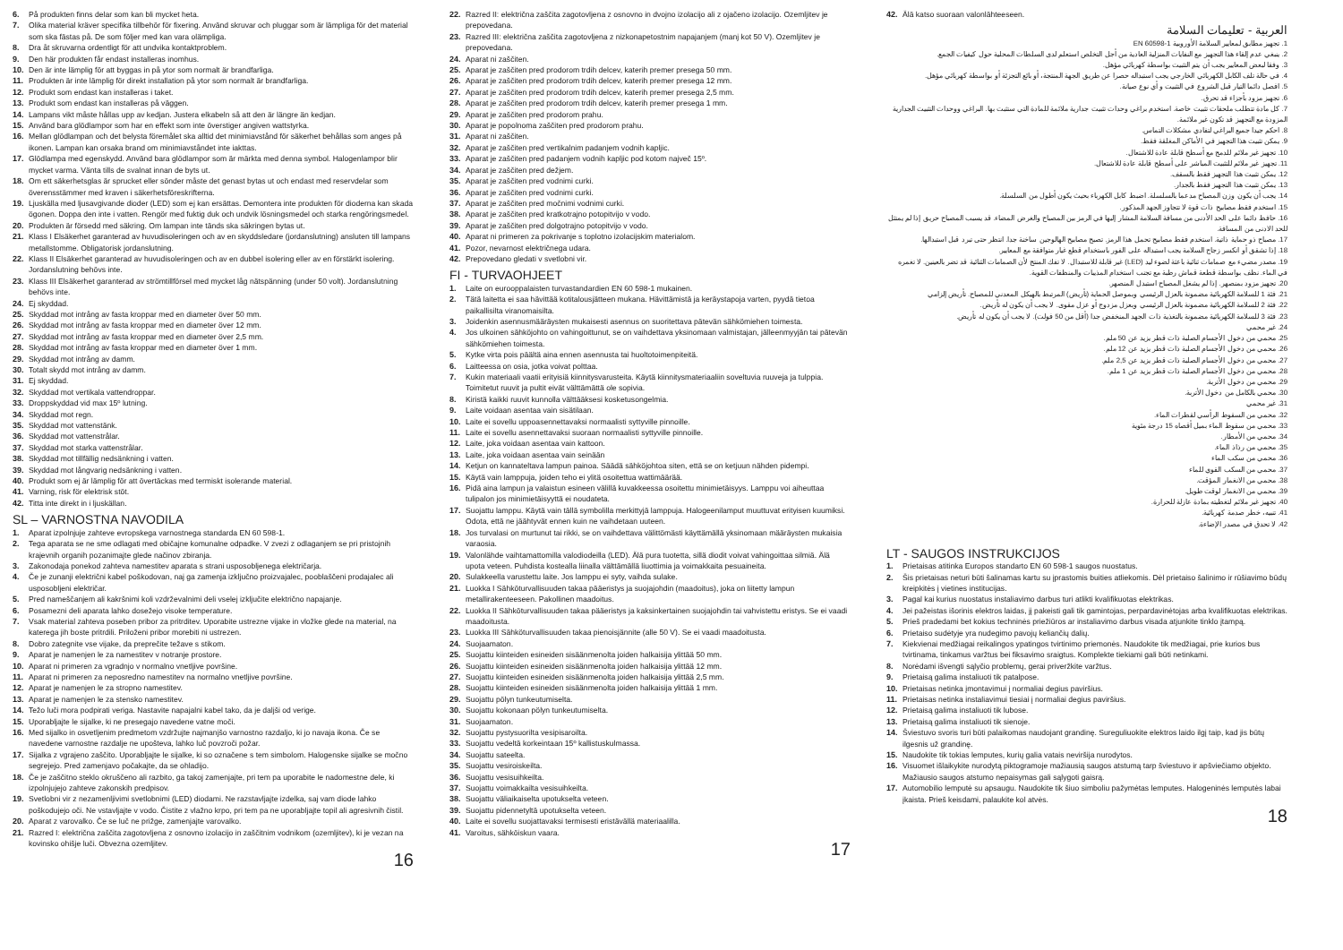6. På produkten finns delar som kan bli mycket heta.
7. Olika material kräver specifika tillbehör för fixering. Använd skruvar och pluggar som är lämpliga för det material som ska fästas på. De som följer med kan vara olämpliga.
8. Dra åt skruvarna ordentligt för att undvika kontaktproblem.
9. Den här produkten får endast installeras inomhus.
10. Den är inte lämplig för att byggas in på ytor som normalt är brandfarliga.
11. Produkten är inte lämplig för direkt installation på ytor som normalt är brandfarliga.
12. Produkt som endast kan installeras i taket.
13. Produkt som endast kan installeras på väggen.
14. Lampans vikt måste hållas upp av kedjan. Justera elkabeln så att den är längre än kedjan.
15. Använd bara glödlampor som har en effekt som inte överstiger angiven wattstyrka.
16. Mellan glödlampan och det belysta föremålet ska alltid det minimiavstånd för säkerhet behållas som anges på ikonen. Lampan kan orsaka brand om minimiavståndet inte iakttas.
17. Glödlampa med egenskydd. Använd bara glödlampor som är märkta med denna symbol. Halogenlampor blir mycket varma. Vänta tills de svalnat innan de byts ut.
18. Om ett säkerhetsglas är sprucket eller sönder måste det genast bytas ut och endast med reservdelar som överensstämmer med kraven i säkerhetsföreskrifterna.
19. Ljuskälla med ljusavgivande dioder (LED) som ej kan ersättas. Demontera inte produkten för dioderna kan skada ögonen. Doppa den inte i vatten. Rengör med fuktig duk och undvik lösningsmedel och starka rengöringsmedel.
20. Produkten är försedd med säkring. Om lampan inte tänds ska säkringen bytas ut.
21. Klass I Elsäkerhet garanterad av huvudisoleringen och av en skyddsledare (jordanslutning) ansluten till lampans metallstomme. Obligatorisk jordanslutning.
22. Klass II Elsäkerhet garanterad av huvudisoleringen och av en dubbel isolering eller av en förstärkt isolering. Jordanslutning behövs inte.
23. Klass III Elsäkerhet garanterad av strömtillförsel med mycket låg nätspänning (under 50 volt). Jordanslutning behövs inte.
24. Ej skyddad.
25. Skyddad mot intrång av fasta kroppar med en diameter över 50 mm.
26. Skyddad mot intrång av fasta kroppar med en diameter över 12 mm.
27. Skyddad mot intrång av fasta kroppar med en diameter över 2,5 mm.
28. Skyddad mot intrång av fasta kroppar med en diameter över 1 mm.
29. Skyddad mot intrång av damm.
30. Totalt skydd mot intrång av damm.
31. Ej skyddad.
32. Skyddad mot vertikala vattendroppar.
33. Droppskyddad vid max 15º lutning.
34. Skyddad mot regn.
35. Skyddad mot vattenstänk.
36. Skyddad mot vattenstrålar.
37. Skyddad mot starka vattenstrålar.
38. Skyddad mot tillfällig nedsänkning i vatten.
39. Skyddad mot långvarig nedsänkning i vatten.
40. Produkt som ej är lämplig för att övertäckas med termiskt isolerande material.
41. Varning, risk för elektrisk stöt.
42. Titta inte direkt in i ljuskällan.
SL – VARNOSTNA NAVODILA
1. Aparat izpolnjuje zahteve evropskega varnostnega standarda EN 60 598-1.
2. Tega aparata se ne sme odlagati med običajne komunalne odpadke. V zvezi z odlaganjem se pri pristojnih krajevnih organih pozanimajte glede načinov zbiranja.
3. Zakonodaja ponekod zahteva namestitev aparata s strani usposobljenega električarja.
4. Če je zunanji električni kabel poškodovan, naj ga zamenja izključno proizvajalec, pooblaščeni prodajalec ali usposobljeni električar.
5. Pred nameščanjem ali kakršnimi koli vzdrževalnimi deli vselej izključite električno napajanje.
6. Posamezni deli aparata lahko dosežejo visoke temperature.
7. Vsak material zahteva poseben pribor za pritrditev. Uporabite ustrezne vijake in vložke glede na material, na katerega jih boste pritrdili. Priloženi pribor morebiti ni ustrezen.
8. Dobro zategnite vse vijake, da preprečite težave s stikom.
9. Aparat je namenjen le za namestitev v notranje prostore.
10. Aparat ni primeren za vgradnjo v normalno vnetljive površine.
11. Aparat ni primeren za neposredno namestitev na normalno vnetljive površine.
12. Aparat je namenjen le za stropno namestitev.
13. Aparat je namenjen le za stensko namestitev.
14. Težo luči mora podpirati veriga. Nastavite napajalni kabel tako, da je daljši od verige.
15. Uporabljajte le sijalke, ki ne presegajo navedene vatne moči.
16. Med sijalko in osvetljenim predmetom vzdržujte najmanjšo varnostno razdaljo, ki jo navaja ikona. Če se navedene varnostne razdalje ne upošteva, lahko luč povzroči požar.
17. Sijalka z vgrajeno zaščito. Uporabljajte le sijalke, ki so označene s tem simbolom. Halogenske sijalke se močno segrejejo. Pred zamenjavo počakajte, da se ohladijo.
18. Če je zaščitno steklo okruščeno ali razbito, ga takoj zamenjajte, pri tem pa uporabite le nadomestne dele, ki izpolnjujejo zahteve zakonskih predpisov.
19. Svetlobni vir z nezamenljivimi svetlobnimi (LED) diodami. Ne razstavljajte izdelka, saj vam diode lahko poškodujejo oči. Ne vstavljajte v vodo. Čistite z vlažno krpo, pri tem pa ne uporabljajte topil ali agresivnih čistil.
20. Aparat z varovalko. Če se luč ne prižge, zamenjajte varovalko.
21. Razred I: električna zaščita zagotovljena z osnovno izolacijo in zaščitnim vodnikom (ozemljitev), ki je vezan na kovinsko ohišje luči. Obvezna ozemljitev.
16
22. Razred II: električna zaščita zagotovljena z osnovno in dvojno izolacijo ali z ojačeno izolacijo. Ozemljitev je prepovedana.
23. Razred III: električna zaščita zagotovljena z nizkonapetostnim napajanjem (manj kot 50 V). Ozemljitev je prepovedana.
24. Aparat ni zaščiten.
25. Aparat je zaščiten pred prodorom trdih delcev, katerih premer presega 50 mm.
26. Aparat je zaščiten pred prodorom trdih delcev, katerih premer presega 12 mm.
27. Aparat je zaščiten pred prodorom trdih delcev, katerih premer presega 2,5 mm.
28. Aparat je zaščiten pred prodorom trdih delcev, katerih premer presega 1 mm.
29. Aparat je zaščiten pred prodorom prahu.
30. Aparat je popolnoma zaščiten pred prodorom prahu.
31. Aparat ni zaščiten.
32. Aparat je zaščiten pred vertikalnim padanjem vodnih kapljic.
33. Aparat je zaščiten pred padanjem vodnih kapljic pod kotom največ 15º.
34. Aparat je zaščiten pred dežjem.
35. Aparat je zaščiten pred vodnimi curki.
36. Aparat je zaščiten pred vodnimi curki.
37. Aparat je zaščiten pred močnimi vodnimi curki.
38. Aparat je zaščiten pred kratkotrajno potopitvijo v vodo.
39. Aparat je zaščiten pred dolgotrajno potopitvijo v vodo.
40. Aparat ni primeren za pokrivanje s toplotno izolacijskim materialom.
41. Pozor, nevarnost električnega udara.
42. Prepovedano gledati v svetlobni vir.
FI - TURVAOHJEET
1. Laite on eurooppalaisten turvastandardien EN 60 598-1 mukainen.
2. Tätä laitetta ei saa hävittää kotitalousjätteen mukana. Hävittämistä ja keräystapoja varten, pyydä tietoa paikallisilta viranomaisilta.
3. Joidenkin asennusmääräysten mukaisesti asennus on suoritettava pätevän sähkömiehen toimesta.
4. Jos ulkoinen sähköjohto on vahingoittunut, se on vaihdettava yksinomaan valmistajan, jälleenmyyjän tai pätevän sähkömiehen toimesta.
5. Kytke virta pois päältä aina ennen asennusta tai huoltotoimenpiteitä.
6. Laitteessa on osia, jotka voivat polttaa.
7. Kukin materiaali vaatii erityisiä kiinnitysvarusteita. Käytä kiinnitysmateriaaliin soveltuvia ruuveja ja tulppia. Toimitetut ruuvit ja pultit eivät välttämättä ole sopivia.
8. Kiristä kaikki ruuvit kunnolla välttääksesi kosketusongelmia.
9. Laite voidaan asentaa vain sisätilaan.
10. Laite ei sovellu uppoasennettavaksi normaalisti syttyville pinnoille.
11. Laite ei sovellu asennettavaksi suoraan normaalisti syttyville pinnoille.
12. Laite, joka voidaan asentaa vain kattoon.
13. Laite, joka voidaan asentaa vain seinään
14. Ketjun on kannateltava lampun painoa. Säädä sähköjohtoa siten, että se on ketjuun nähden pidempi.
15. Käytä vain lamppuja, joiden teho ei ylitä osoitettua wattimäärää.
16. Pidä aina lampun ja valaistun esineen välillä kuvakkeessa osoitettu minimietäisyys. Lamppu voi aiheuttaa tulipalon jos minimietäisyyttä ei noudateta.
17. Suojattu lamppu. Käytä vain tällä symbolilla merkittyjä lamppuja. Halogeenilamput muuttuvat erityisen kuumiksi. Odota, että ne jäähtyvät ennen kuin ne vaihdetaan uuteen.
18. Jos turvalasi on murtunut tai rikki, se on vaihdettava välittömästi käyttämällä yksinomaan määräysten mukaisia varaosia.
19. Valonlähde vaihtamattomilla valodiodeilla (LED). Älä pura tuotetta, sillä diodit voivat vahingoittaa silmiä. Älä upota veteen. Puhdista kostealla liinalla välttämällä liuottimia ja voimakkaita pesuaineita.
20. Sulakkeella varustettu laite. Jos lamppu ei syty, vaihda sulake.
21. Luokka I Sähköturvallisuuden takaa pääeristys ja suojajohdin (maadoitus), joka on liitetty lampun metallirakenteeseen. Pakollinen maadoitus.
22. Luokka II Sähköturvallisuuden takaa pääeristys ja kaksinkertainen suojajohdin tai vahvistettu eristys. Se ei vaadi maadoitusta.
23. Luokka III Sähköturvallisuuden takaa pienoisjännite (alle 50 V). Se ei vaadi maadoitusta.
24. Suojaamaton.
25. Suojattu kiinteiden esineiden sisäänmenolta joiden halkaisija ylittää 50 mm.
26. Suojattu kiinteiden esineiden sisäänmenolta joiden halkaisija ylittää 12 mm.
27. Suojattu kiinteiden esineiden sisäänmenolta joiden halkaisija ylittää 2,5 mm.
28. Suojattu kiinteiden esineiden sisäänmenolta joiden halkaisija ylittää 1 mm.
29. Suojattu pölyn tunkeutumiselta.
30. Suojattu kokonaan pölyn tunkeutumiselta.
31. Suojaamaton.
32. Suojattu pystysuorilta vesipisaroilta.
33. Suojattu vedeltä korkeintaan 15º kallistuskulmassa.
34. Suojattu sateelta.
35. Suojattu vesiroiskeilta.
36. Suojattu vesisuihkeilta.
37. Suojattu voimakkailta vesisuihkeilta.
38. Suojattu väliaikaiselta upotukselta veteen.
39. Suojattu pidennetyltä upotukselta veteen.
40. Laite ei sovellu suojattavaksi termisesti eristävällä materiaalilla.
41. Varoitus, sähköiskun vaara.
17
42. Älä katso suoraan valonlähteeseen.
العربية - تعليمات السلامة
1. تجهيز مطابق لمعايير السلامة الأوروبية EN 60598-1
2. ينبغي عدم إلقاء هذا التجهيز مع النفايات المنزلية العادية من أجل التخلص استعلم لدى السلطات المحلية حول كيفيات الجمع.
3. وفقا لبعض المعايير يجب أن يتم التثبيت بواسطة كهربائي مؤهل.
4. في حالة تلف الكابل الكهربائي الخارجي يجب استبداله حصرا عن طريق الجهة المنتجة، أو بائع التجزئة أو بواسطة كهربائي مؤهل.
5. افصل دائما التيار قبل الشروع في التثبيت و أي نوع صيانة.
6. تجهيز مزود بأجزاء قد تحرق.
7. كل مادة تتطلب ملحقات تثبيت خاصة. استخدم براغي وحدات تثبيت جدارية ملائمة للمادة التي ستثبت بها. البراغي ووحدات التثبيت الجدارية المزودة مع التجهيز قد تكون غير ملائمة.
8. احكم جيدا جميع البراغي لتفادي مشكلات التماس.
9. يمكن تثبيت هذا التجهيز في الأماكن المغلقة فقط.
10. تجهيز غير ملائم للدمج مع أسطح قابلة عادة للاشتعال.
11. تجهيز غير ملائم للتثبيت المباشر على أسطح قابلة عادة للاشتعال.
12. يمكن تثبيت هذا التجهيز فقط بالسقف.
13. يمكن تثبيت هذا التجهيز فقط بالجدار.
14. يجب أن يكون وزن المصباح مدعما بالسلسلة. اضبط كابل الكهرباء بحيث يكون أطول من السلسلة.
15. استخدم فقط مصابيح ذات قوة لا تتجاوز الجهد المذكور.
16. حافظ دائما على الحد الأدنى من مسافة السلامة المشار إليها في الرمز بين المصباح والغرض المضاء. قد يسبب المصباح حريق إذا لم يمتثل للحد الادنى من المسافة.
17. مصباح ذو حماية ذاتية. استخدم فقط مصابيح تحمل هذا الرمز. تصبح مصابيح الهالوجين ساخنة جدا. انتظر حتى تبرد قبل استبدالها.
18. إذا تشقق أو انكسر زجاج السلامة يجب استبداله على الفور باستخدام قطع غيار متوافقة مع المعايير.
19. مصدر مضيء مع صمامات ثنائية باعثة لضوء ليد (LED) غير قابلة للاستبدال. لا تفك المنتج لأن الصمامات الثنائية قد تضر بالعينين. لا تغمره في الماء. نظف بواسطة قطعة قماش رطبة مع تجنب استخدام المذيبات والمنظفات القوية.
20. تجهيز مزود بمنصهر. إذا لم يشغل المصباح استبدل المنصهر.
21. فئة 1 للسلامة الكهربائية مضمونة بالعزل الرئيسي وبموصل الحماية (تأريض) المرتبط بالهيكل المعدني للمصباح. تأريض إلزامي
22. فئة 2 للسلامة الكهربائية مضمونة بالعزل الرئيسي وبعزل مزدوج أو عزل مقوى. لا يجب أن يكون له تأريض.
23. فئة 3 للسلامة الكهربائية مضمونة بالتغذية ذات الجهد المنخفض جدا (أقل من 50 فولت). لا يجب أن يكون له تأريض.
24. غير محمي
25. محمي من دخول الأجسام الصلبة ذات قطر يزيد عن 50 ملم.
26. محمي من دخول الأجسام الصلبة ذات قطر يزيد عن 12 ملم.
27. محمي من دخول الأجسام الصلبة ذات قطر يزيد عن 2,5 ملم.
28. محمي من دخول الأجسام الصلبة ذات قطر يزيد عن 1 ملم.
29. محمي من دخول الأتربة.
30. محمي بالكامل من دخول الأتربة.
31. غير محمي
32. محمي من السقوط الرأسي لقطرات الماء.
33. محمي من سقوط الماء بميل أقصاه 15 درجة مئوية
34. محمي من الأمطار.
35. محمي من رذاذ الماء.
36. محمي من سكب الماء
37. محمي من السكب القوي للماء
38. محمي من الانغمار المؤقت.
39. محمي من الانغمار لوقت طويل.
40. تجهيز غير ملائم لتغطيته بمادة عازلة للحرارة.
41. تنبيه، خطر صدمة كهربائية.
42. لا تحدق في مصدر الإضاءة.
LT - SAUGOS INSTRUKCIJOS
1. Prietaisas atitinka Europos standarto EN 60 598-1 saugos nuostatus.
2. Šis prietaisas neturi būti šalinamas kartu su įprastomis buities atliekomis. Dėl prietaiso šalinimo ir rūšiavimo būdų kreipkitės į vietines institucijas.
3. Pagal kai kurius nuostatus instaliavimo darbus turi atlikti kvalifikuotas elektrikas.
4. Jei pažeistas išorinis elektros laidas, jį pakeisti gali tik gamintojas, perpardavinėtojas arba kvalifikuotas elektrikas.
5. Prieš pradedami bet kokius techninės priežiūros ar instaliavimo darbus visada atjunkite tinklo įtampą.
6. Prietaiso sudėtyje yra nudegimo pavojų keliančių dalių.
7. Kiekvienai medžiagai reikalingos ypatingos tvirtinimo priemonės. Naudokite tik medžiagai, prie kurios bus tvirtinama, tinkamus varžtus bei fiksavimo sraigtus. Komplekte tiekiami gali būti netinkami.
8. Norėdami išvengti sąlyčio problemų, gerai priveržkite varžtus.
9. Prietaisą galima instaliuoti tik patalpose.
10. Prietaisas netinka įmontavimui į normaliai degius paviršius.
11. Prietaisas netinka instaliavimui tiesiai į normaliai degius paviršius.
12. Prietaisą galima instaliuoti tik lubose.
13. Prietaisą galima instaliuoti tik sienoje.
14. Šviestuvo svoris turi būti palaikomas naudojant grandinę. Sureguliuokite elektros laido ilgį taip, kad jis būtų ilgesnis už grandinę.
15. Naudokite tik tokias lemputes, kurių galia vatais neviršija nurodytos.
16. Visuomet išlaikykite nurodytą piktogramoje mažiausią saugos atstumą tarp šviestuvo ir apšviečiamo objekto. Mažiausio saugos atstumo nepaisymas gali sąlygoti gaisrą.
17. Automobilio lemputė su apsaugu. Naudokite tik šiuo simboliu pažymėtas lemputes. Halogeninės lemputės labai įkaista. Prieš keisdami, palaukite kol atvės.
18